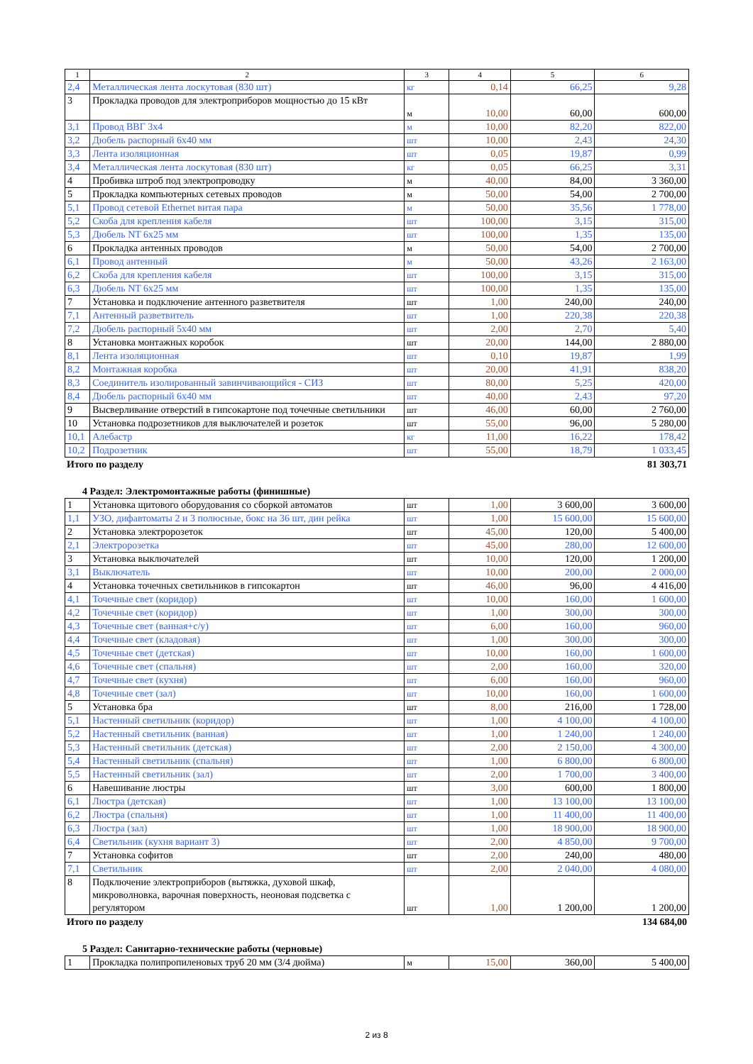| 1 | 2 | 3 | 4 | 5 | 6 |
| --- | --- | --- | --- | --- | --- |
| 2,4 | Металлическая лента лоскутовая (830 шт) | кг | 0,14 | 66,25 | 9,28 |
| 3 | Прокладка проводов для электроприборов мощностью до 15 кВт | м | 10,00 | 60,00 | 600,00 |
| 3,1 | Провод ВВГ 3х4 | м | 10,00 | 82,20 | 822,00 |
| 3,2 | Дюбель распорный 6х40 мм | шт | 10,00 | 2,43 | 24,30 |
| 3,3 | Лента изоляционная | шт | 0,05 | 19,87 | 0,99 |
| 3,4 | Металлическая лента лоскутовая (830 шт) | кг | 0,05 | 66,25 | 3,31 |
| 4 | Пробивка штроб под электропроводку | м | 40,00 | 84,00 | 3 360,00 |
| 5 | Прокладка компьютерных сетевых проводов | м | 50,00 | 54,00 | 2 700,00 |
| 5,1 | Провод сетевой Ethernet витая пара | м | 50,00 | 35,56 | 1 778,00 |
| 5,2 | Скоба для крепления кабеля | шт | 100,00 | 3,15 | 315,00 |
| 5,3 | Дюбель NT 6х25 мм | шт | 100,00 | 1,35 | 135,00 |
| 6 | Прокладка антенных проводов | м | 50,00 | 54,00 | 2 700,00 |
| 6,1 | Провод антенный | м | 50,00 | 43,26 | 2 163,00 |
| 6,2 | Скоба для крепления кабеля | шт | 100,00 | 3,15 | 315,00 |
| 6,3 | Дюбель NT 6х25 мм | шт | 100,00 | 1,35 | 135,00 |
| 7 | Установка и подключение антенного разветвителя | шт | 1,00 | 240,00 | 240,00 |
| 7,1 | Антенный разветвитель | шт | 1,00 | 220,38 | 220,38 |
| 7,2 | Дюбель распорный 5х40 мм | шт | 2,00 | 2,70 | 5,40 |
| 8 | Установка монтажных коробок | шт | 20,00 | 144,00 | 2 880,00 |
| 8,1 | Лента изоляционная | шт | 0,10 | 19,87 | 1,99 |
| 8,2 | Монтажная коробка | шт | 20,00 | 41,91 | 838,20 |
| 8,3 | Соединитель изолированный завинчивающийся - СИЗ | шт | 80,00 | 5,25 | 420,00 |
| 8,4 | Дюбель распорный 6х40 мм | шт | 40,00 | 2,43 | 97,20 |
| 9 | Высверливание отверстий в гипсокартоне под точечные светильники | шт | 46,00 | 60,00 | 2 760,00 |
| 10 | Установка подрозетников для выключателей и розеток | шт | 55,00 | 96,00 | 5 280,00 |
| 10,1 | Алебастр | кг | 11,00 | 16,22 | 178,42 |
| 10,2 | Подрозетник | шт | 55,00 | 18,79 | 1 033,45 |
Итого по разделу 81 303,71
4 Раздел: Электромонтажные работы (финишные)
| 1 | Установка щитового оборудования со сборкой автоматов | шт | 1,00 | 3 600,00 | 3 600,00 |
| 1,1 | УЗО, дифавтоматы 2 и 3 полюсные, бокс на 36 шт, дин рейка | шт | 1,00 | 15 600,00 | 15 600,00 |
| 2 | Установка электророзеток | шт | 45,00 | 120,00 | 5 400,00 |
| 2,1 | Электророзетка | шт | 45,00 | 280,00 | 12 600,00 |
| 3 | Установка выключателей | шт | 10,00 | 120,00 | 1 200,00 |
| 3,1 | Выключатель | шт | 10,00 | 200,00 | 2 000,00 |
| 4 | Установка точечных светильников в гипсокартон | шт | 46,00 | 96,00 | 4 416,00 |
| 4,1 | Точечные свет (коридор) | шт | 10,00 | 160,00 | 1 600,00 |
| 4,2 | Точечные свет (коридор) | шт | 1,00 | 300,00 | 300,00 |
| 4,3 | Точечные свет (ванная+с/у) | шт | 6,00 | 160,00 | 960,00 |
| 4,4 | Точечные свет (кладовая) | шт | 1,00 | 300,00 | 300,00 |
| 4,5 | Точечные свет (детская) | шт | 10,00 | 160,00 | 1 600,00 |
| 4,6 | Точечные свет (спальня) | шт | 2,00 | 160,00 | 320,00 |
| 4,7 | Точечные свет (кухня) | шт | 6,00 | 160,00 | 960,00 |
| 4,8 | Точечные свет (зал) | шт | 10,00 | 160,00 | 1 600,00 |
| 5 | Установка бра | шт | 8,00 | 216,00 | 1 728,00 |
| 5,1 | Настенный светильник (коридор) | шт | 1,00 | 4 100,00 | 4 100,00 |
| 5,2 | Настенный светильник (ванная) | шт | 1,00 | 1 240,00 | 1 240,00 |
| 5,3 | Настенный светильник (детская) | шт | 2,00 | 2 150,00 | 4 300,00 |
| 5,4 | Настенный светильник (спальня) | шт | 1,00 | 6 800,00 | 6 800,00 |
| 5,5 | Настенный светильник (зал) | шт | 2,00 | 1 700,00 | 3 400,00 |
| 6 | Навешивание люстры | шт | 3,00 | 600,00 | 1 800,00 |
| 6,1 | Люстра (детская) | шт | 1,00 | 13 100,00 | 13 100,00 |
| 6,2 | Люстра (спальня) | шт | 1,00 | 11 400,00 | 11 400,00 |
| 6,3 | Люстра (зал) | шт | 1,00 | 18 900,00 | 18 900,00 |
| 6,4 | Светильник (кухня вариант 3) | шт | 2,00 | 4 850,00 | 9 700,00 |
| 7 | Установка софитов | шт | 2,00 | 240,00 | 480,00 |
| 7,1 | Светильник | шт | 2,00 | 2 040,00 | 4 080,00 |
| 8 | Подключение электроприборов (вытяжка, духовой шкаф, микроволновка, варочная поверхность, неоновая подсветка с регулятором | шт | 1,00 | 1 200,00 | 1 200,00 |
Итого по разделу 134 684,00
5 Раздел: Санитарно-технические работы (черновые)
| 1 | Прокладка полипропиленовых труб 20 мм (3/4 дюйма) | м | 15,00 | 360,00 | 5 400,00 |
2 из 8